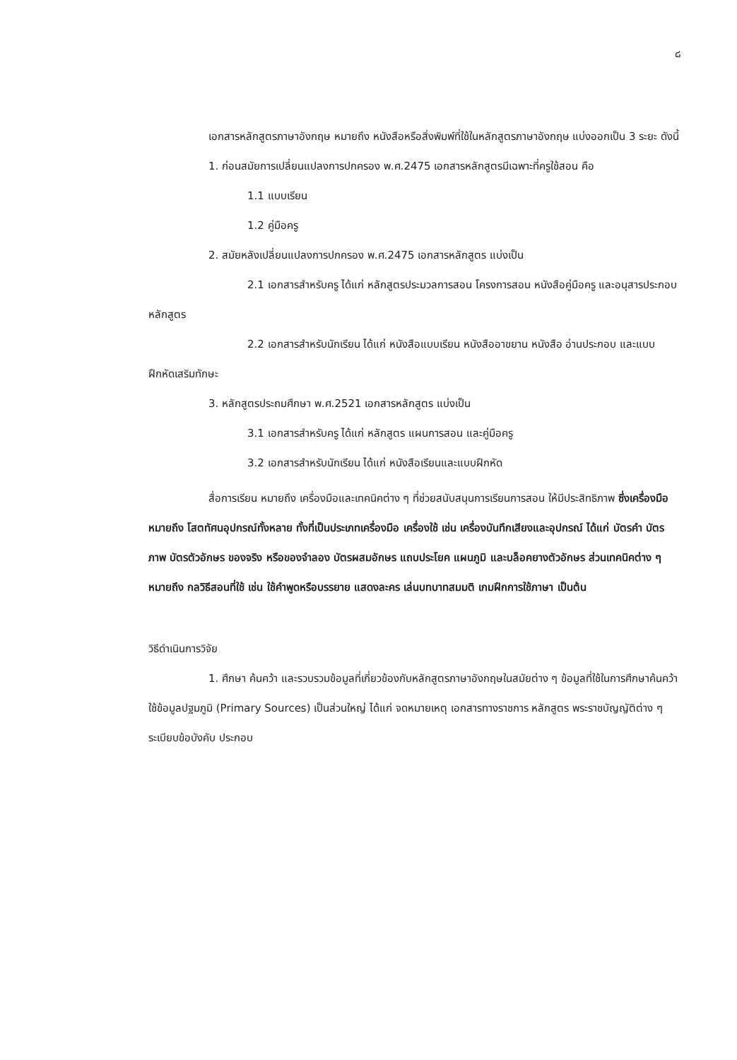๘
เอกสารหลักสูตรภาษาอังกฤษ หมายถึง หนังสือหรือสิ่งพิมพ์ที่ใช้ในหลักสูตรภาษาอังกฤษ แบ่งออกเป็น 3 ระยะ ดังนี้
1. ก่อนสมัยการเปลี่ยนแปลงการปกครอง พ.ศ.2475 เอกสารหลักสูตรมีเฉพาะที่ครูใช้สอน คือ
1.1 แบบเรียน
1.2 คู่มือครู
2. สมัยหลังเปลี่ยนแปลงการปกครอง พ.ศ.2475 เอกสารหลักสูตร แบ่งเป็น
2.1 เอกสารสำหรับครู ได้แก่ หลักสูตรประมวลการสอน โครงการสอน หนังสือคู่มือครู และอนุสารประกอบหลักสูตร
2.2 เอกสารสำหรับนักเรียน ได้แก่ หนังสือแบบเรียน หนังสืออาขยาน หนังสือ อ่านประกอบ และแบบฝึกหัดเสริมทักษะ
3. หลักสูตรประถมศึกษา พ.ศ.2521 เอกสารหลักสูตร แบ่งเป็น
3.1 เอกสารสำหรับครู ได้แก่ หลักสูตร แผนการสอน และคู่มือครู
3.2 เอกสารสำหรับนักเรียน ได้แก่ หนังสือเรียนและแบบฝึกหัด
สื่อการเรียน หมายถึง เครื่องมือและเทคนิคต่าง ๆ ที่ช่วยสนับสนุนการเรียนการสอน ให้มีประสิทธิภาพ ซึ่งเครื่องมือ หมายถึง โสตทัศนอุปกรณ์ทั้งหลาย ทั้งที่เป็นประเภทเครื่องมือ เครื่องใช้ เช่น เครื่องบันทึกเสียงและอุปกรณ์ ได้แก่ บัตรคำ บัตรภาพ บัตรตัวอักษร ของจริง หรือของจำลอง บัตรผสมอักษร แถบประโยค แผนภูมิ และบล็อคยางตัวอักษร ส่วนเทคนิคต่าง ๆ หมายถึง กลวิธีสอนที่ใช้ เช่น ใช้คำพูดหรือบรรยาย แสดงละคร เล่นบทบาทสมมติ เกมฝึกการใช้ภาษา เป็นต้น
วิธีดำเนินการวิจัย
1. ศึกษา ค้นคว้า และรวบรวมข้อมูลที่เกี่ยวข้องกับหลักสูตรภาษาอังกฤษในสมัยต่าง ๆ ข้อมูลที่ใช้ในการศึกษาค้นคว้า ใช้ข้อมูลปฐมภูมิ (Primary Sources) เป็นส่วนใหญ่ ได้แก่ จดหมายเหตุ เอกสารทางราชการ หลักสูตร พระราชบัญญัติต่าง ๆ ระเบียบข้อบังคับ ประกอบ